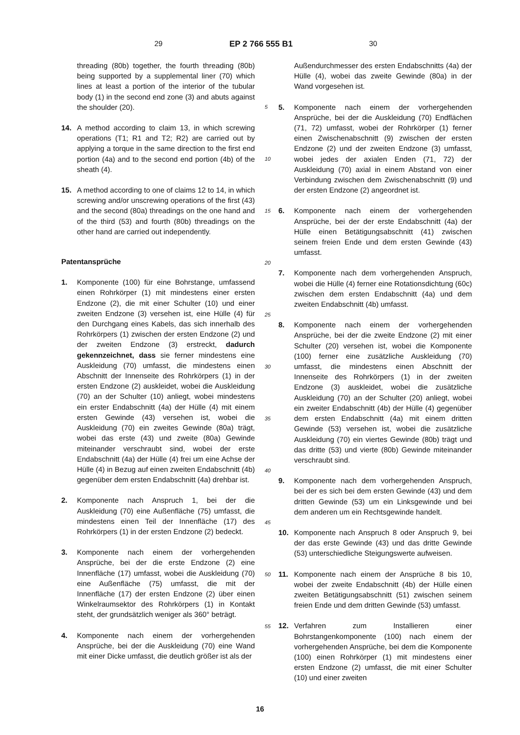29 EP 2 766 555 B1 30
threading (80b) together, the fourth threading (80b) being supported by a supplemental liner (70) which lines at least a portion of the interior of the tubular body (1) in the second end zone (3) and abuts against the shoulder (20).
14. A method according to claim 13, in which screwing operations (T1; R1 and T2; R2) are carried out by applying a torque in the same direction to the first end portion (4a) and to the second end portion (4b) of the sheath (4).
15. A method according to one of claims 12 to 14, in which screwing and/or unscrewing operations of the first (43) and the second (80a) threadings on the one hand and of the third (53) and fourth (80b) threadings on the other hand are carried out independently.
Patentansprüche
1. Komponente (100) für eine Bohrstange, umfassend einen Rohrkörper (1) mit mindestens einer ersten Endzone (2), die mit einer Schulter (10) und einer zweiten Endzone (3) versehen ist, eine Hülle (4) für den Durchgang eines Kabels, das sich innerhalb des Rohrkörpers (1) zwischen der ersten Endzone (2) und der zweiten Endzone (3) erstreckt, dadurch gekennzeichnet, dass sie ferner mindestens eine Auskleidung (70) umfasst, die mindestens einen Abschnitt der Innenseite des Rohrkörpers (1) in der ersten Endzone (2) auskleidet, wobei die Auskleidung (70) an der Schulter (10) anliegt, wobei mindestens ein erster Endabschnitt (4a) der Hülle (4) mit einem ersten Gewinde (43) versehen ist, wobei die Auskleidung (70) ein zweites Gewinde (80a) trägt, wobei das erste (43) und zweite (80a) Gewinde miteinander verschraubt sind, wobei der erste Endabschnitt (4a) der Hülle (4) frei um eine Achse der Hülle (4) in Bezug auf einen zweiten Endabschnitt (4b) gegenüber dem ersten Endabschnitt (4a) drehbar ist.
2. Komponente nach Anspruch 1, bei der die Auskleidung (70) eine Außenfläche (75) umfasst, die mindestens einen Teil der Innenfläche (17) des Rohrkörpers (1) in der ersten Endzone (2) bedeckt.
3. Komponente nach einem der vorhergehenden Ansprüche, bei der die erste Endzone (2) eine Innenfläche (17) umfasst, wobei die Auskleidung (70) eine Außenfläche (75) umfasst, die mit der Innenfläche (17) der ersten Endzone (2) über einen Winkelraumsektor des Rohrkörpers (1) in Kontakt steht, der grundsätzlich weniger als 360° beträgt.
4. Komponente nach einem der vorhergehenden Ansprüche, bei der die Auskleidung (70) eine Wand mit einer Dicke umfasst, die deutlich größer ist als der
Außendurchmesser des ersten Endabschnitts (4a) der Hülle (4), wobei das zweite Gewinde (80a) in der Wand vorgesehen ist.
5. Komponente nach einem der vorhergehenden Ansprüche, bei der die Auskleidung (70) Endflächen (71, 72) umfasst, wobei der Rohrkörper (1) ferner einen Zwischenabschnitt (9) zwischen der ersten Endzone (2) und der zweiten Endzone (3) umfasst, wobei jedes der axialen Enden (71, 72) der Auskleidung (70) axial in einem Abstand von einer Verbindung zwischen dem Zwischenabschnitt (9) und der ersten Endzone (2) angeordnet ist.
6. Komponente nach einem der vorhergehenden Ansprüche, bei der der erste Endabschnitt (4a) der Hülle einen Betätigungsabschnitt (41) zwischen seinem freien Ende und dem ersten Gewinde (43) umfasst.
7. Komponente nach dem vorhergehenden Anspruch, wobei die Hülle (4) ferner eine Rotationsdichtung (60c) zwischen dem ersten Endabschnitt (4a) und dem zweiten Endabschnitt (4b) umfasst.
8. Komponente nach einem der vorhergehenden Ansprüche, bei der die zweite Endzone (2) mit einer Schulter (20) versehen ist, wobei die Komponente (100) ferner eine zusätzliche Auskleidung (70) umfasst, die mindestens einen Abschnitt der Innenseite des Rohrkörpers (1) in der zweiten Endzone (3) auskleidet, wobei die zusätzliche Auskleidung (70) an der Schulter (20) anliegt, wobei ein zweiter Endabschnitt (4b) der Hülle (4) gegenüber dem ersten Endabschnitt (4a) mit einem dritten Gewinde (53) versehen ist, wobei die zusätzliche Auskleidung (70) ein viertes Gewinde (80b) trägt und das dritte (53) und vierte (80b) Gewinde miteinander verschraubt sind.
9. Komponente nach dem vorhergehenden Anspruch, bei der es sich bei dem ersten Gewinde (43) und dem dritten Gewinde (53) um ein Linksgewinde und bei dem anderen um ein Rechtsgewinde handelt.
10. Komponente nach Anspruch 8 oder Anspruch 9, bei der das erste Gewinde (43) und das dritte Gewinde (53) unterschiedliche Steigungswerte aufweisen.
11. Komponente nach einem der Ansprüche 8 bis 10, wobei der zweite Endabschnitt (4b) der Hülle einen zweiten Betätigungsabschnitt (51) zwischen seinem freien Ende und dem dritten Gewinde (53) umfasst.
12. Verfahren zum Installieren einer Bohrstangenkomponente (100) nach einem der vorhergehenden Ansprüche, bei dem die Komponente (100) einen Rohrkörper (1) mit mindestens einer ersten Endzone (2) umfasst, die mit einer Schulter (10) und einer zweiten
5
10
15
20
25
30
35
40
45
50
55
16